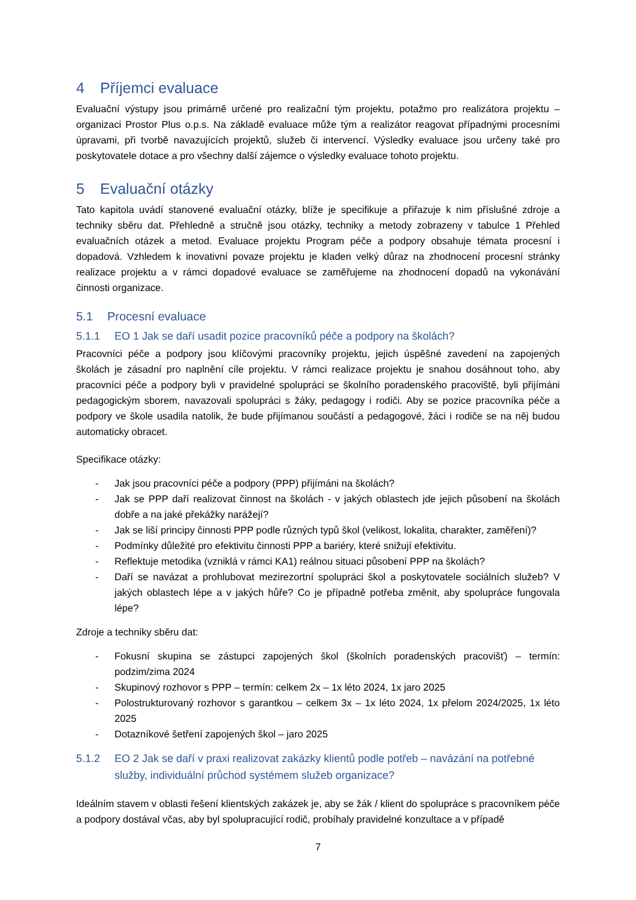4 Příjemci evaluace
Evaluační výstupy jsou primárně určené pro realizační tým projektu, potažmo pro realizátora projektu – organizaci Prostor Plus o.p.s. Na základě evaluace může tým a realizátor reagovat případnými procesními úpravami, při tvorbě navazujících projektů, služeb či intervencí. Výsledky evaluace jsou určeny také pro poskytovatele dotace a pro všechny další zájemce o výsledky evaluace tohoto projektu.
5 Evaluační otázky
Tato kapitola uvádí stanovené evaluační otázky, blíže je specifikuje a přiřazuje k nim příslušné zdroje a techniky sběru dat. Přehledně a stručně jsou otázky, techniky a metody zobrazeny v tabulce 1 Přehled evaluačních otázek a metod. Evaluace projektu Program péče a podpory obsahuje témata procesní i dopadová. Vzhledem k inovativní povaze projektu je kladen velký důraz na zhodnocení procesní stránky realizace projektu a v rámci dopadové evaluace se zaměřujeme na zhodnocení dopadů na vykonávání činnosti organizace.
5.1 Procesní evaluace
5.1.1 EO 1 Jak se daří usadit pozice pracovníků péče a podpory na školách?
Pracovníci péče a podpory jsou klíčovými pracovníky projektu, jejich úspěšné zavedení na zapojených školách je zásadní pro naplnění cíle projektu. V rámci realizace projektu je snahou dosáhnout toho, aby pracovníci péče a podpory byli v pravidelné spolupráci se školního poradenského pracoviště, byli přijímáni pedagogickým sborem, navazovali spolupráci s žáky, pedagogy i rodiči. Aby se pozice pracovníka péče a podpory ve škole usadila natolik, že bude přijímanou součástí a pedagogové, žáci i rodiče se na něj budou automaticky obracet.
Specifikace otázky:
- Jak jsou pracovníci péče a podpory (PPP) přijímáni na školách?
- Jak se PPP daří realizovat činnost na školách - v jakých oblastech jde jejich působení na školách dobře a na jaké překážky narážejí?
- Jak se liší principy činnosti PPP podle různých typů škol (velikost, lokalita, charakter, zaměření)?
- Podmínky důležité pro efektivitu činnosti PPP a bariéry, které snižují efektivitu.
- Reflektuje metodika (vzniklá v rámci KA1) reálnou situaci působení PPP na školách?
- Daří se navázat a prohlubovat mezirezortní spolupráci škol a poskytovatele sociálních služeb? V jakých oblastech lépe a v jakých hůře? Co je případně potřeba změnit, aby spolupráce fungovala lépe?
Zdroje a techniky sběru dat:
- Fokusní skupina se zástupci zapojených škol (školních poradenských pracovišť) – termín: podzim/zima 2024
- Skupinový rozhovor s PPP – termín: celkem 2x – 1x léto 2024, 1x jaro 2025
- Polostrukturovaný rozhovor s garantkou – celkem 3x – 1x léto 2024, 1x přelom 2024/2025, 1x léto 2025
- Dotazníkové šetření zapojených škol – jaro 2025
5.1.2 EO 2 Jak se daří v praxi realizovat zakázky klientů podle potřeb – navázání na potřebné služby, individuální průchod systémem služeb organizace?
Ideálním stavem v oblasti řešení klientských zakázek je, aby se žák / klient do spolupráce s pracovníkem péče a podpory dostával včas, aby byl spolupracující rodič, probíhaly pravidelné konzultace a v případě
7